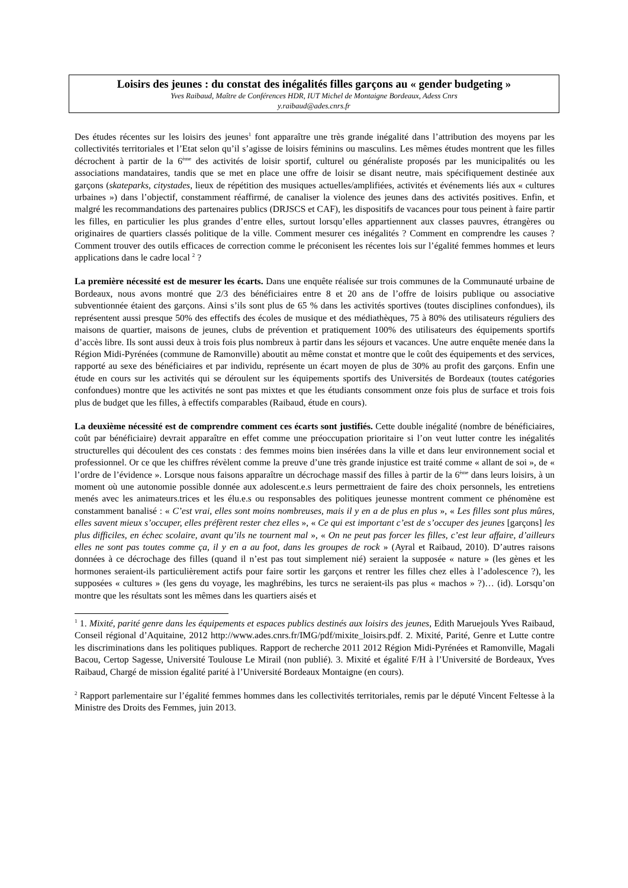Loisirs des jeunes : du constat des inégalités filles garçons au « gender budgeting »
Yves Raibaud, Maître de Conférences HDR, IUT Michel de Montaigne Bordeaux, Adess Cnrs
y.raibaud@ades.cnrs.fr
Des études récentes sur les loisirs des jeunes<sup>1</sup> font apparaître une très grande inégalité dans l’attribution des moyens par les collectivités territoriales et l’Etat selon qu’il s’agisse de loisirs féminins ou masculins. Les mêmes études montrent que les filles décrochent à partir de la 6<sup>ème</sup> des activités de loisir sportif, culturel ou généraliste proposés par les municipalités ou les associations mandataires, tandis que se met en place une offre de loisir se disant neutre, mais spécifiquement destinée aux garçons (skateparks, citystades, lieux de répétition des musiques actuelles/amplifiées, activités et événements liés aux « cultures urbaines ») dans l’objectif, constamment réaffirmé, de canaliser la violence des jeunes dans des activités positives. Enfin, et malgré les recommandations des partenaires publics (DRJSCS et CAF), les dispositifs de vacances pour tous peinent à faire partir les filles, en particulier les plus grandes d’entre elles, surtout lorsqu’elles appartiennent aux classes pauvres, étrangères ou originaires de quartiers classés politique de la ville. Comment mesurer ces inégalités ? Comment en comprendre les causes ? Comment trouver des outils efficaces de correction comme le préconisent les récentes lois sur l’égalité femmes hommes et leurs applications dans le cadre local <sup>2</sup> ?
La première nécessité est de mesurer les écarts. Dans une enquête réalisée sur trois communes de la Communauté urbaine de Bordeaux, nous avons montré que 2/3 des bénéficiaires entre 8 et 20 ans de l’offre de loisirs publique ou associative subventionnée étaient des garçons. Ainsi s’ils sont plus de 65 % dans les activités sportives (toutes disciplines confondues), ils représentent aussi presque 50% des effectifs des écoles de musique et des médiathèques, 75 à 80% des utilisateurs réguliers des maisons de quartier, maisons de jeunes, clubs de prévention et pratiquement 100% des utilisateurs des équipements sportifs d’accès libre. Ils sont aussi deux à trois fois plus nombreux à partir dans les séjours et vacances. Une autre enquête menée dans la Région Midi-Pyrénées (commune de Ramonville) aboutit au même constat et montre que le coût des équipements et des services, rapporté au sexe des bénéficiaires et par individu, représente un écart moyen de plus de 30% au profit des garçons. Enfin une étude en cours sur les activités qui se déroulent sur les équipements sportifs des Universités de Bordeaux (toutes catégories confondues) montre que les activités ne sont pas mixtes et que les étudiants consomment onze fois plus de surface et trois fois plus de budget que les filles, à effectifs comparables (Raibaud, étude en cours).
La deuxième nécessité est de comprendre comment ces écarts sont justifiés. Cette double inégalité (nombre de bénéficiaires, coût par bénéficiaire) devrait apparaître en effet comme une préoccupation prioritaire si l’on veut lutter contre les inégalités structurelles qui découlent des ces constats : des femmes moins bien insérées dans la ville et dans leur environnement social et professionnel. Or ce que les chiffres révèlent comme la preuve d’une très grande injustice est traité comme « allant de soi », de « l’ordre de l’évidence ». Lorsque nous faisons apparaître un décrochage massif des filles à partir de la 6<sup>ème</sup> dans leurs loisirs, à un moment où une autonomie possible donnée aux adolescent.e.s leurs permettraient de faire des choix personnels, les entretiens menés avec les animateurs.trices et les élu.e.s ou responsables des politiques jeunesse montrent comment ce phénomène est constamment banalisé : « C’est vrai, elles sont moins nombreuses, mais il y en a de plus en plus », « Les filles sont plus mûres, elles savent mieux s’occuper, elles préfèrent rester chez elles », « Ce qui est important c’est de s’occuper des jeunes [garçons] les plus difficiles, en échec scolaire, avant qu’ils ne tournent mal », « On ne peut pas forcer les filles, c’est leur affaire, d’ailleurs elles ne sont pas toutes comme ça, il y en a au foot, dans les groupes de rock » (Ayral et Raibaud, 2010). D’autres raisons données à ce décrochage des filles (quand il n’est pas tout simplement nié) seraient la supposée « nature » (les gènes et les hormones seraient-ils particulièrement actifs pour faire sortir les garçons et rentrer les filles chez elles à l’adolescence ?), les supposées « cultures » (les gens du voyage, les maghrébins, les turcs ne seraient-ils pas plus « machos » ?)… (id). Lorsqu’on montre que les résultats sont les mêmes dans les quartiers aisés et
<sup>1</sup> 1. Mixité, parité genre dans les équipements et espaces publics destinés aux loisirs des jeunes, Edith Maruejouls Yves Raibaud, Conseil régional d’Aquitaine, 2012 http://www.ades.cnrs.fr/IMG/pdf/mixite_loisirs.pdf. 2. Mixité, Parité, Genre et Lutte contre les discriminations dans les politiques publiques. Rapport de recherche 2011 2012 Région Midi-Pyrénées et Ramonville, Magali Bacou, Certop Sagesse, Université Toulouse Le Mirail (non publié). 3. Mixité et égalité F/H à l’Université de Bordeaux, Yves Raibaud, Chargé de mission égalité parité à l’Université Bordeaux Montaigne (en cours).
<sup>2</sup> Rapport parlementaire sur l’égalité femmes hommes dans les collectivités territoriales, remis par le député Vincent Feltesse à la Ministre des Droits des Femmes, juin 2013.